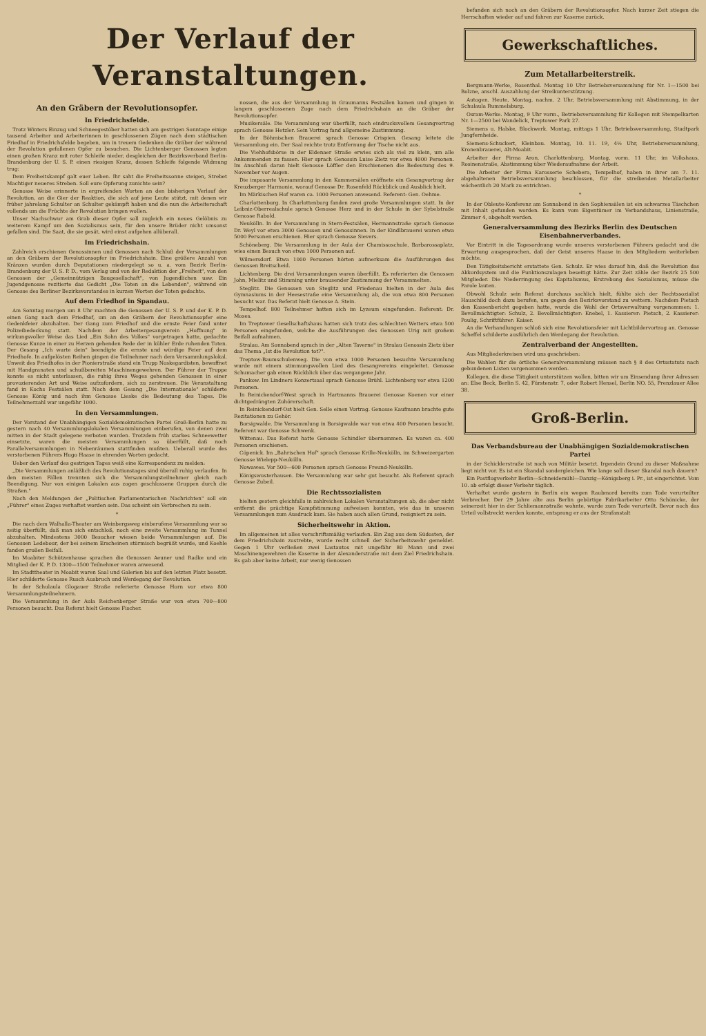Der Verlauf der Veranstaltungen.
An den Gräbern der Revolutionsopfer.
In Friedrichsfelde.
Trotz Winters Einzug und Schneegestöber hatten sich am gestrigen Sonntage einige tausend Arbeiter und Arbeiterinnen in geschlossenen Zügen nach dem städtischen Friedhof in Friedrichsfelde begeben, um in treuem Gedenken die Gräber der während der Revolution gefallenen Opfer zu besuchen. Die Lichtenberger Genossen legten einen großen Kranz mit roter Schleife nieder, desgleichen der Bezirksverband Berlin-Brandenburg der U. S. P. einen riesigen Kranz, dessen Schleife folgende Widmung trug:
Dem Freiheitskampf galt euer Leben. Ihr saht die Freiheitssonne steigen, Strebet Machtiger neueres Streben. Soll eure Opferung zunichte sein?
Genosse Weise erinnerte in ergreifenden Worten an den bisherigen Verlauf der Revolution, an die Gier der Reaktion, die sich auf jene Leute stützt, mit denen wir früher jahrelang Schulter an Schulter gekämpft haben und die nun die Arbeiterschaft vollends um die Früchte der Revolution bringen wollen.
Unser Nachschwur am Grab dieser Opfer soll zugleich ein neues Gelöbnis zu weiterem Kampf um den Sozialismus sein, für den unsere Brüder nicht umsonst gefallen sind. Die Saat, die sie gesät, wird einst aufgehen allüberall.
Im Friedrichshain.
Zahlreich erschienen Genossinnen und Genossen nach Schluß der Versammlungen an den Gräbern der Revolutionsopfer im Friedrichshain. Eine größere Anzahl von Kränzen wurden durch Deputationen niedergelegt so u. a. vom Bezirk Berlin-Brandenburg der U. S. P. D., vom Verlag und von der Redaktion der „Freiheit", von den Genossen der „Gemeinnützigen Baugesellschaft", von Jugendlichen usw. Ein Jugendgenosse rezitierte das Gedicht „Die Toten an die Lebenden", während ein Genosse des Berliner Bezirksvorstandes in kurzen Worten der Toten gedachte.
Auf dem Friedhof in Spandau.
Am Sonntag morgen um 8 Uhr machten die Genossen der U. S. P. und der K. P. D. einen Gang nach dem Friedhof, um an den Gräbern der Revolutionsopfer eine Gedenkfeier abzuhalten. Der Gang zum Friedhof und die ernste Feier fand unter Polizeibedeckung statt. Nachdem der Arbeitergesangverein „Hoffnung" in wirkungsvoller Weise das Lied „Ein Sohn des Volkes" vorgetragen hatte, gedachte Genosse Kunze in einer zu Herzen gehenden Rede der in kühler Erde ruhenden Toten. Der Gesang „Ich warte dein" beendigte die ernste und würdige Feier auf dem Friedhofe. In aufgelösten Reihen gingen die Teilnehmer nach dem Versammlungslokal. Unweit des Friedhofes in der Pionierstraße stand ein Trupp Noskegardisten, bewaffnet mit Handgranaten und schußbereiten Maschinengewehren. Der Führer der Truppe konnte es nicht unterlassen, die ruhig ihres Weges gehenden Genossen in einer provozierenden Art und Weise aufzufordern, sich zu zerstreuen. Die Veranstaltung fand in Kochs Festsälen statt. Nach dem Gesang „Die Internationale" schilderte Genosse König und nach ihm Genosse Lieske die Bedeutung des Tages. Die Teilnehmerzahl war ungefähr 1000.
In den Versammlungen.
Der Vorstand der Unabhängigen Sozialdemokratischen Partei Groß-Berlin hatte zu gestern nach 40 Versammlungslokalen Versammlungen einberufen, von denen zwei mitten in der Stadt gelegene verboten wurden. Trotzdem früh starkes Schneewetter einsetzte, waren die meisten Versammlungen so überfüllt, daß noch Parallelversammlungen in Nebenräumen stattfinden mußten. Ueberall wurde des verstorbenen Führers Hugo Haase in ehrenden Worten gedacht.
Ueber den Verlauf des gestrigen Tages weiß eine Korrespondenz zu melden:
„Die Versammlungen anläßlich des Revolutionstages sind überall ruhig verlaufen. In den meisten Fällen trennten sich die Versammlungsteilnehmer gleich nach Beendigung. Nur von einigen Lokalen aus zogen geschlossene Gruppen durch die Straßen."
Nach den Meldungen der „Politischen Parlamentarischen Nachrichten" soll ein „Führer" eines Zuges verhaftet worden sein. Das scheint ein Verbrechen zu sein.
*
Die nach dem Walhalla-Theater am Weinbergsweg einberufene Versammlung war so zeitig überfüllt, daß man sich entschloß, noch eine zweite Versammlung im Tunnel abzuhalten. Mindestens 3000 Besucher wiesen beide Versammlungen auf. Die Genossen Ledebour, der bei seinem Erscheinen stürmisch begrüßt wurde, und Koehle fanden großen Beifall.
Im Moabiter Schützenhause sprachen die Genossen Aeuner und Radke und ein Mitglied der K. P. D. 1300—1500 Teilnehmer waren anwesend.
Im Stadttheater in Moabit waren Saal und Galerien bis auf den letzten Platz besetzt. Hier schilderte Genosse Rusch Ausbruch und Werdegang der Revolution.
In der Schulaula Glogauer Straße referierte Genosse Horn vor etwa 800 Versammlungsteilnehmern.
Die Versammlung in der Aula Reichenberger Straße war von etwa 700—800 Personen besucht. Das Referat hielt Genosse Fischer.
nossen, die aus der Versammlung in Graumanns Festsälen kamen und gingen in langem geschlossenen Zuge nach dem Friedrichshain an die Gräber der Revolutionsopfer.
Musikersäle. Die Versammlung war überfüllt, nach eindrucksvollem Gesangvortrag sprach Genosse Hetzler. Sein Vortrag fand allgemeine Zustimmung.
In der Böhmischen Brauerei sprach Genosse Crispien. Gesang leitete die Versammlung ein. Der Saal reichte trotz Entfernung der Tische nicht aus.
Die Viehhofsbörse in der Eldenaer Straße erwies sich als viel zu klein, um alle Ankommenden zu fassen. Hier sprach Genossin Luise Zietz vor etwa 4000 Personen. Im Anschluß daran hielt Genosse Löffler den Erschienenen die Bedeutung des 9. November vor Augen.
Die imposante Versammlung in den Kammersälen eröffnete ein Gesangvortrag der Kreuzberger Harmonie, worauf Genosse Dr. Rosenfeld Rückblick und Ausblick hielt.
Im Märkischen Hof waren ca. 1000 Personen anwesend. Referent: Gen. Oehme.
Charlottenburg. In Charlottenburg fanden zwei große Versammlungen statt. In der Leibniz-Oberrealschule sprach Genosse Herz und in der Schule in der Sybelstraße Genosse Rabold.
Neukölln. In der Versammlung in Stern-Festsälen, Hermannstraße sprach Genosse Dr. Weyl vor etwa 3000 Genossen und Genossinnen. In der Kindlbrauerei waren etwa 5000 Personen erschienen. Hier sprach Genosse Sievers.
Schöneberg. Die Versammlung in der Aula der Chamissoschule, Barbarossaplatz, wies einen Besuch von etwa 1000 Personen auf.
Wilmersdorf. Etwa 1000 Personen hörten aufmerksam die Ausführungen des Genossen Breitscheid.
Lichtenberg. Die drei Versammlungen waren überfüllt. Es referierten die Genossen John, Mielitz und Stimming unter brausender Zustimmung der Versammelten.
Steglitz. Die Genossen von Steglitz und Friedenau hielten in der Aula des Gymnasiums in der Heesestraße eine Versammlung ab, die von etwa 800 Personen besucht war. Das Referat hielt Genosse A. Stein.
Tempelhof. 800 Teilnehmer hatten sich im Lyzeum eingefunden. Referent: Dr. Moses.
Im Treptower Gesellschaftshaus hatten sich trotz des schlechten Wetters etwa 500 Personen eingefunden, welche die Ausführungen des Genossen Urig mit großem Beifall aufnahmen.
Stralau. Am Sonnabend sprach in der „Alten Taverne" in Stralau Genossin Zietz über das Thema „Ist die Revolution tot?".
Treptow-Baumschulenweg. Die von etwa 1000 Personen besuchte Versammlung wurde mit einem stimmungsvollen Lied des Gesangvereins eingeleitet. Genosse Schumacher gab einen Rückblick über das vergangene Jahr.
Pankow. Im Lindners Konzertsaal sprach Genosse Brühl. Lichtenberg vor etwa 1200 Personen.
In Reinickendorf-West sprach in Hartmanns Brauerei Genosse Koenen vor einer dichtgedrängten Zuhörerschaft.
In Reinickendorf-Ost hielt Gen. Selle einen Vortrag. Genosse Kaufmann brachte gute Rezitationen zu Gehör.
Borsigwalde. Die Versammlung in Borsigwalde war von etwa 400 Personen besucht. Referent war Genosse Schwenk.
Wittenau. Das Referat hatte Genosse Schindler übernommen. Es waren ca. 400 Personen erschienen.
Cöpenick. Im „Bahrischen Hof" sprach Genosse Krille-Neukölln, im Schweizergarten Genosse Wielepp-Neukölln.
Nowawes. Vor 500—600 Personen sprach Genosse Freund-Neukölln.
Königswusterhausen. Die Versammlung war sehr gut besucht. Als Referent sprach Genosse Zubeil.
Die Rechtssozialisten
hielten gestern gleichfalls in zahlreichen Lokalen Veranstaltungen ab, die aber nicht entfernt die prächtige Kampfstimmung aufweisen konnten, wie das in unseren Versammlungen zum Ausdruck kam. Sie haben auch allen Grund, resigniert zu sein.
Sicherheitswehr in Aktion.
Im allgemeinen ist alles vorschriftsmäßig verlaufen. Ein Zug aus dem Südosten, der dem Friedrichshain zustrebte, wurde recht schnell der Sicherheitswehr gemeldet. Gegen 1 Uhr verließen zwei Lastautos mit ungefähr 80 Mann und zwei Maschinengewehren die Kaserne in der Alexanderstraße mit dem Ziel Friedrichshain. Es gab aber keine Arbeit, nur wenig Genossen
befanden sich noch an den Gräbern der Revolutionsopfer. Nach kurzer Zeit stiegen die Herrschaften wieder auf und fahren zur Kaserne zurück.
Gewerkschaftliches.
Zum Metallarbeiterstreik.
Bergmann-Werke, Rosenthal. Montag 10 Uhr Betriebsversammlung für Nr. 1—1500 bei Bolzne, anschl. Auszahlung der Streikunterstützung.
Autogen. Heute, Montag, nachm. 2 Uhr, Betriebsversammlung mit Abstimmung, in der Schulaula Rummelsburg.
Osram-Werke. Montag, 9 Uhr vorm., Betriebsversammlung für Kollegen mit Stempelkarten Nr. 1—2500 bei Wandelick, Treptower Park 27.
Siemens u. Halske, Blockwerk. Montag, mittags 1 Uhr, Betriebsversammlung, Stadtpark Jungfernheide.
Siemens-Schuckert, Kleinbau. Montag, 10. 11. 19, 4½ Uhr, Betriebsversammlung, Kronenbrauerei, Alt-Moabit.
Arbeiter der Firma Aron, Charlottenburg. Montag, vorm. 11 Uhr, im Volkshaus, Rosinenstraße, Abstimmung über Wiederaufnahme der Arbeit.
Die Arbeiter der Firma Karosserie Schebera, Tempelhof, haben in ihrer am 7. 11. abgehaltenen Betriebsversammlung beschlossen, für die streikenden Metallarbeiter wöchentlich 20 Mark zu entrichten.
*
In der Obleute-Konferenz am Sonnabend in den Sophiensälen ist ein schwarzes Täschchen mit Inhalt gefunden worden. Es kann vom Eigentümer im Verbandshaus, Linienstraße, Zimmer 4, abgeholt werden.
Generalversammlung des Bezirks Berlin des Deutschen Eisenbahnerverbandes.
Vor Eintritt in die Tagesordnung wurde unseres verstorbenen Führers gedacht und die Erwartung ausgesprochen, daß der Geist unseres Haase in den Mitgliedern weiterleben möchte.
Den Tätigkeitsbericht erstattete Gen. Schulz. Er wies darauf hin, daß die Revolution das Akkordsystem und die Funktionszulagen beseitigt hätte. Zur Zeit zähle der Bezirk 25 500 Mitglieder. Die Niederringung des Kapitalismus, Erstrebung des Sozialismus, müsse die Parole lauten.
Obwohl Schulz sein Referat durchaus sachlich hielt, fühlte sich der Rechtssozialist Hauschild doch dazu berufen, um gegen den Bezirksvorstand zu wettern. Nachdem Pietsch den Kassenbericht gegeben hatte, wurde die Wahl der Ortsverwaltung vorgenommen: 1. Bevollmächtigter: Schulz, 2. Bevollmächtigter: Knebel, 1. Kassierer: Pietsch, 2. Kassierer: Poulig, Schriftführer: Kaiser.
An die Verhandlungen schloß sich eine Revolutionsfeier mit Lichtbildervortrag an. Genosse Scheffel schilderte ausführlich den Werdegang der Revolution.
Zentralverband der Angestellten.
Aus Mitgliederkreisen wird uns geschrieben:
Die Wahlen für die örtliche Generalversammlung müssen nach § 8 des Ortsstatuts nach gebundenen Listen vorgenommen werden.
Kollegen, die diese Tätigkeit unterstützen wollen, bitten wir um Einsendung ihrer Adressen an: Else Beck, Berlin S. 42, Fürstenstr. 7, oder Robert Hensel, Berlin NO. 55, Prenzlauer Allee 38.
Groß-Berlin.
Das Verbandsbureau der Unabhängigen Sozialdemokratischen Partei
in der Schicklerstraße ist noch von Militär besetzt. Irgendein Grund zu dieser Maßnahme liegt nicht vor. Es ist ein Skandal sondergleichen. Wie lange soll dieser Skandal noch dauern?
Ein Postflugverkehr Berlin—Schneidemühl—Danzig—Königsberg i. Pr., ist eingerichtet. Vom 10. ab erfolgt dieser Verkehr täglich.
Verhaftet wurde gestern in Berlin ein wegen Raubmord bereits zum Tode verurteilter Verbrecher. Der 29 Jahre alte aus Berlin gebürtige Fabrikarbeiter Otto Schönicke, der seinerzeit hier in der Schliemannstraße wohnte, wurde zum Tode verurteilt. Bevor noch das Urteil vollstreckt werden konnte, entsprang er aus der Strafanstalt